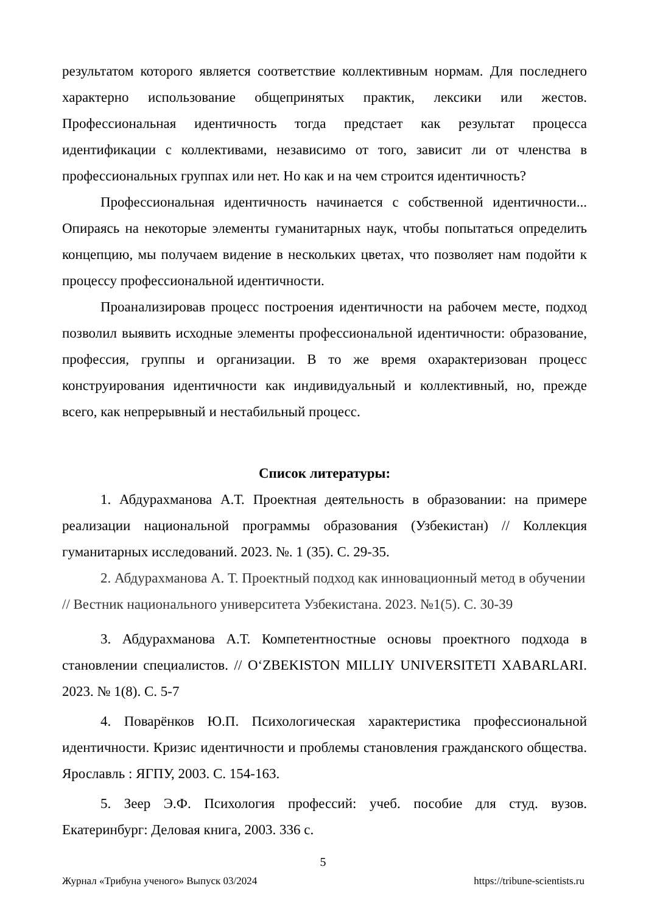результатом которого является соответствие коллективным нормам. Для последнего характерно использование общепринятых практик, лексики или жестов. Профессиональная идентичность тогда предстает как результат процесса идентификации с коллективами, независимо от того, зависит ли от членства в профессиональных группах или нет. Но как и на чем строится идентичность?
Профессиональная идентичность начинается с собственной идентичности... Опираясь на некоторые элементы гуманитарных наук, чтобы попытаться определить концепцию, мы получаем видение в нескольких цветах, что позволяет нам подойти к процессу профессиональной идентичности.
Проанализировав процесс построения идентичности на рабочем месте, подход позволил выявить исходные элементы профессиональной идентичности: образование, профессия, группы и организации. В то же время охарактеризован процесс конструирования идентичности как индивидуальный и коллективный, но, прежде всего, как непрерывный и нестабильный процесс.
Список литературы:
1. Абдурахманова А.Т. Проектная деятельность в образовании: на примере реализации национальной программы образования (Узбекистан) // Коллекция гуманитарных исследований. 2023. №. 1 (35). С. 29-35.
2. Абдурахманова А. Т. Проектный подход как инновационный метод в обучении // Вестник национального университета Узбекистана. 2023. №1(5). С. 30-39
3. Абдурахманова А.Т. Компетентностные основы проектного подхода в становлении специалистов. // O‘ZBEKISTON MILLIY UNIVERSITETI XABARLARI. 2023. № 1(8). С. 5-7
4. Поварёнков Ю.П. Психологическая характеристика профессиональной идентичности. Кризис идентичности и проблемы становления гражданского общества. Ярославль : ЯГПУ, 2003. С. 154-163.
5. Зеер Э.Ф. Психология профессий: учеб. пособие для студ. вузов. Екатеринбург: Деловая книга, 2003. 336 с.
5
Журнал «Трибуна ученого» Выпуск 03/2024 https://tribune-scientists.ru